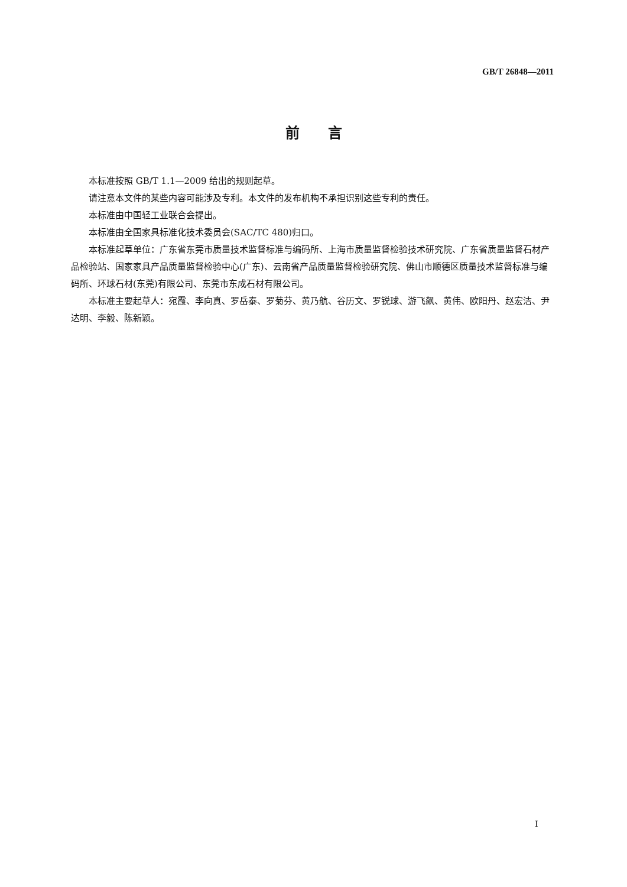GB/T 26848—2011
前　　言
本标准按照 GB/T 1.1—2009 给出的规则起草。
请注意本文件的某些内容可能涉及专利。本文件的发布机构不承担识别这些专利的责任。
本标准由中国轻工业联合会提出。
本标准由全国家具标准化技术委员会(SAC/TC 480)归口。
本标准起草单位：广东省东莞市质量技术监督标准与编码所、上海市质量监督检验技术研究院、广东省质量监督石材产品检验站、国家家具产品质量监督检验中心(广东)、云南省产品质量监督检验研究院、佛山市顺德区质量技术监督标准与编码所、环球石材(东莞)有限公司、东莞市东成石材有限公司。
本标准主要起草人：宛霞、李向真、罗岳泰、罗菊芬、黄乃航、谷历文、罗锐球、游飞飙、黄伟、欧阳丹、赵宏洁、尹达明、李毅、陈新颖。
I